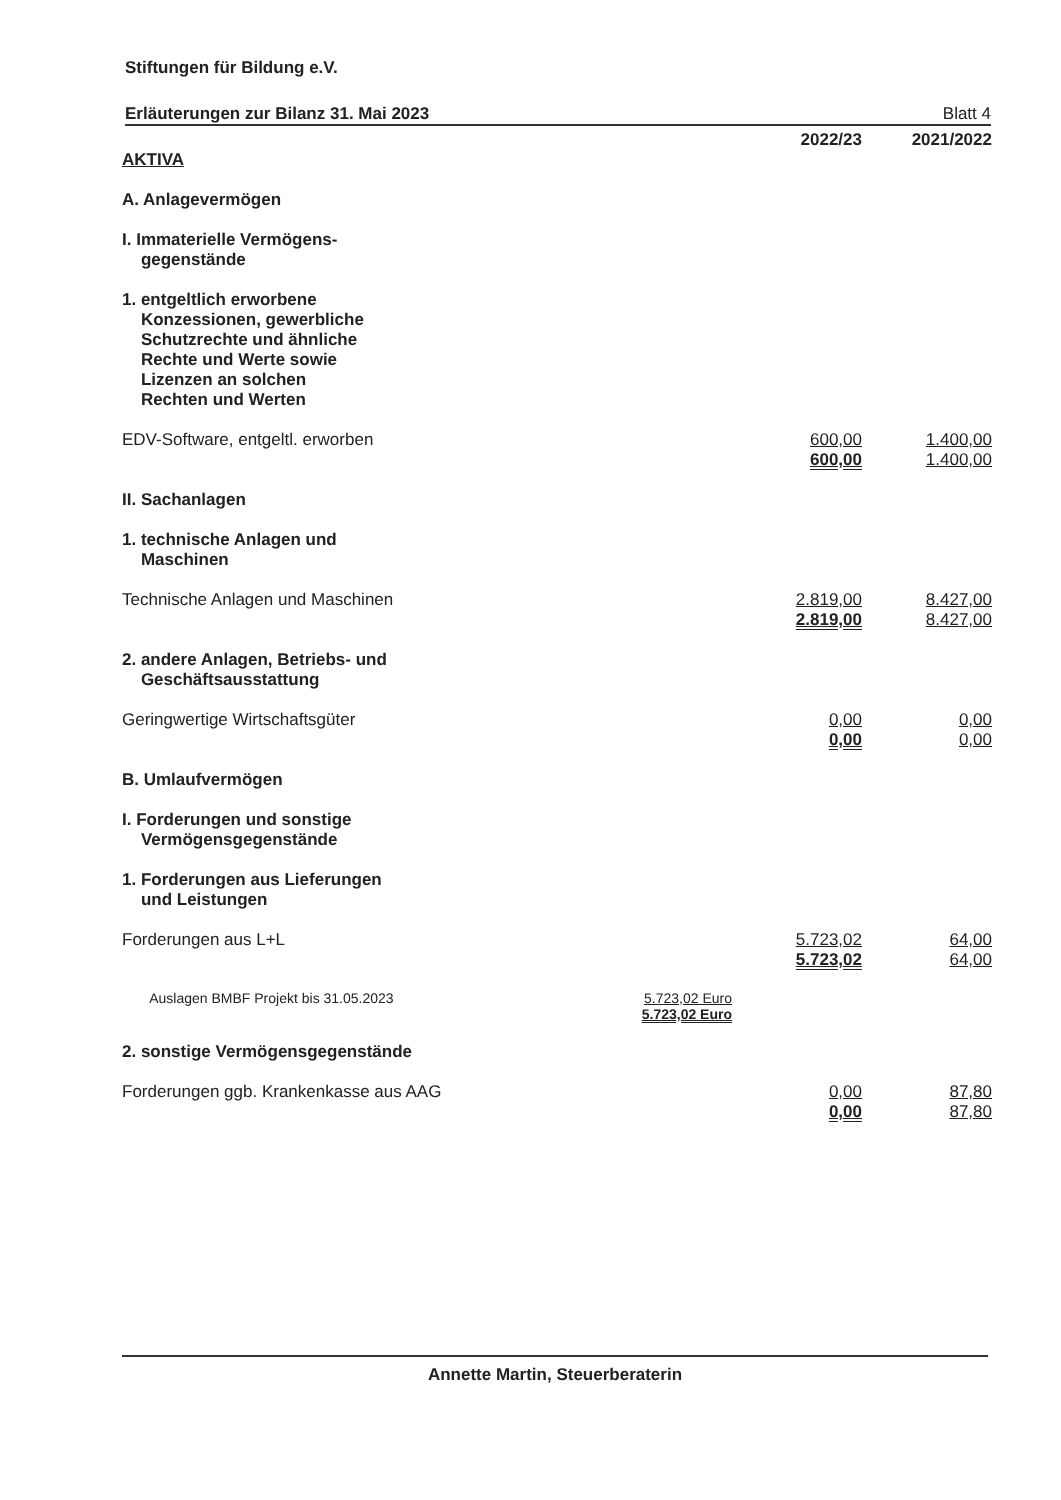Stiftungen für Bildung e.V.
Erläuterungen zur Bilanz 31. Mai 2023 Blatt 4
| | | 2022/23 | 2021/2022 |
| AKTIVA | | | |
| A. Anlagevermögen | | | |
| I. Immaterielle Vermögens- gegenstände | | | |
| 1. entgeltlich erworbene Konzessionen, gewerbliche Schutzrechte und ähnliche Rechte und Werte sowie Lizenzen an solchen Rechten und Werten | | | |
| EDV-Software, entgeltl. erworben | | 600,00 600,00 | 1.400,00 1.400,00 |
| II. Sachanlagen | | | |
| 1. technische Anlagen und Maschinen | | | |
| Technische Anlagen und Maschinen | | 2.819,00 2.819,00 | 8.427,00 8.427,00 |
| 2. andere Anlagen, Betriebs- und Geschäftsausstattung | | | |
| Geringwertige Wirtschaftsgüter | | 0,00 0,00 | 0,00 0,00 |
| B. Umlaufvermögen | | | |
| I. Forderungen und sonstige Vermögensgegenstände | | | |
| 1. Forderungen aus Lieferungen und Leistungen | | | |
| Forderungen aus L+L | | 5.723,02 5.723,02 | 64,00 64,00 |
| Auslagen BMBF Projekt bis 31.05.2023 | 5.723,02 Euro 5.723,02 Euro | | |
| 2. sonstige Vermögensgegenstände | | | |
| Forderungen ggb. Krankenkasse aus AAG | | 0,00 0,00 | 87,80 87,80 |
Annette Martin, Steuerberaterin